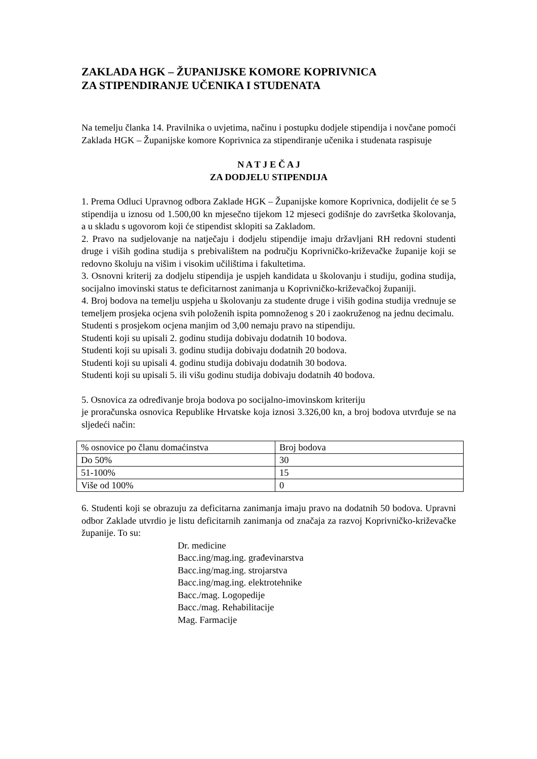ZAKLADA HGK – ŽUPANIJSKE KOMORE KOPRIVNICA
ZA STIPENDIRANJE UČENIKA I STUDENATA
Na temelju članka 14. Pravilnika o uvjetima, načinu i postupku dodjele stipendija i novčane pomoći Zaklada HGK – Županijske komore Koprivnica za stipendiranje učenika i studenata raspisuje
N A T J E Č A J
ZA DODJELU STIPENDIJA
1. Prema Odluci Upravnog odbora Zaklade HGK – Županijske komore Koprivnica, dodijelit će se 5 stipendija u iznosu od 1.500,00 kn mjesečno tijekom 12 mjeseci godišnje do završetka školovanja, a u skladu s ugovorom koji će stipendist sklopiti sa Zakladom.
2. Pravo na sudjelovanje na natječaju i dodjelu stipendije imaju državljani RH redovni studenti druge i viših godina studija s prebivalištem na području Koprivničko-križevačke županije koji se redovno školuju na višim i visokim učilištima i fakultetima.
3. Osnovni kriterij za dodjelu stipendija je uspjeh kandidata u školovanju i studiju, godina studija, socijalno imovinski status te deficitarnost zanimanja u Koprivničko-križevačkoj županiji.
4. Broj bodova na temelju uspjeha u školovanju za studente druge i viših godina studija vrednuje se temeljem prosjeka ocjena svih položenih ispita pomnoženog s 20 i zaokruženog na jednu decimalu.
Studenti s prosjekom ocjena manjim od 3,00 nemaju pravo na stipendiju.
Studenti koji su upisali 2. godinu studija dobivaju dodatnih 10 bodova.
Studenti koji su upisali 3. godinu studija dobivaju dodatnih 20 bodova.
Studenti koji su upisali 4. godinu studija dobivaju dodatnih 30 bodova.
Studenti koji su upisali 5. ili višu godinu studija dobivaju dodatnih 40 bodova.
5. Osnovica za određivanje broja bodova po socijalno-imovinskom kriteriju
je proračunska osnovica Republike Hrvatske koja iznosi 3.326,00 kn, a broj bodova utvrđuje se na sljedeći način:
| % osnovice po članu domaćinstva | Broj bodova |
| Do 50% | 30 |
| 51-100% | 15 |
| Više od 100% | 0 |
6. Studenti koji se obrazuju za deficitarna zanimanja imaju pravo na dodatnih 50 bodova. Upravni odbor Zaklade utvrdio je listu deficitarnih zanimanja od značaja za razvoj Koprivničko-križevačke županije. To su:
Dr. medicine
Bacc.ing/mag.ing. građevinarstva
Bacc.ing/mag.ing. strojarstva
Bacc.ing/mag.ing. elektrotehnike
Bacc./mag. Logopedije
Bacc./mag. Rehabilitacije
Mag. Farmacije